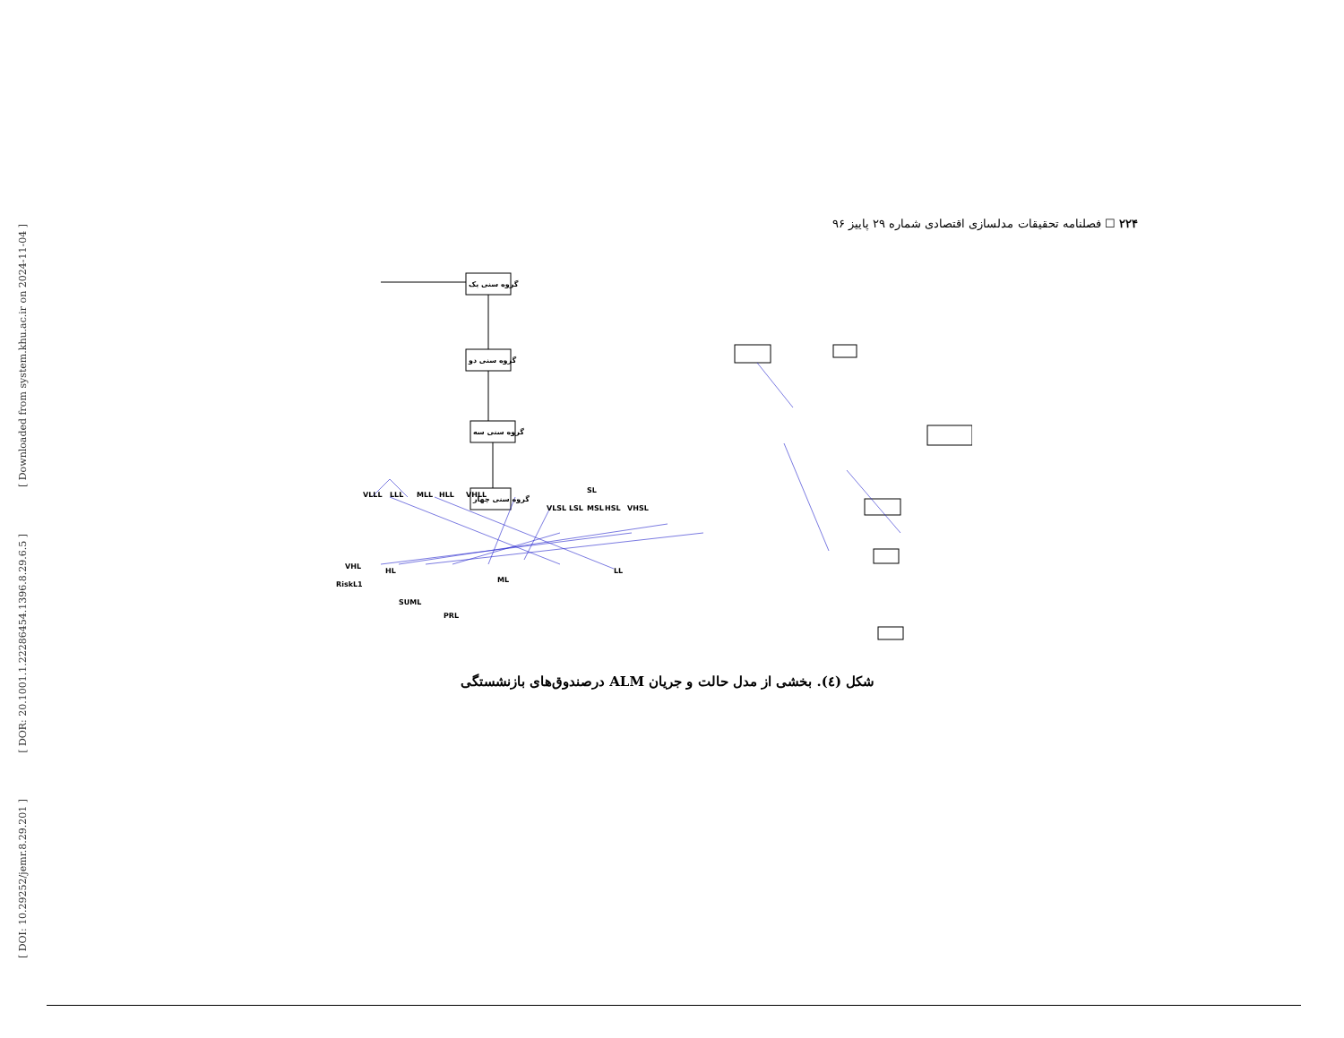[ Downloaded from system.khu.ac.ir on 2024-11-04 ]
[ DOR: 20.1001.1.22286454.1396.8.29.6.5 ]
[ DOI: 10.29252/jemr.8.29.201 ]
۲۲۴ ☐ فصلنامه تحقیقات مدلسازی اقتصادی شماره ۲۹ پاییز ۹۶
گروه سنی یک
گروه سنی دو
گروه سنی سه
گروه سنی چهار
VLLL
LLL
MLL
HLL
VHLL
VLSL
LSL
MSL
HSL
VHSL
SL
HL
ML
LL
RiskL1
SUML
PRL
VHL
شکل (٤). بخشی از مدل حالت و جریان ALM درصندوق‌های بازنشستگی